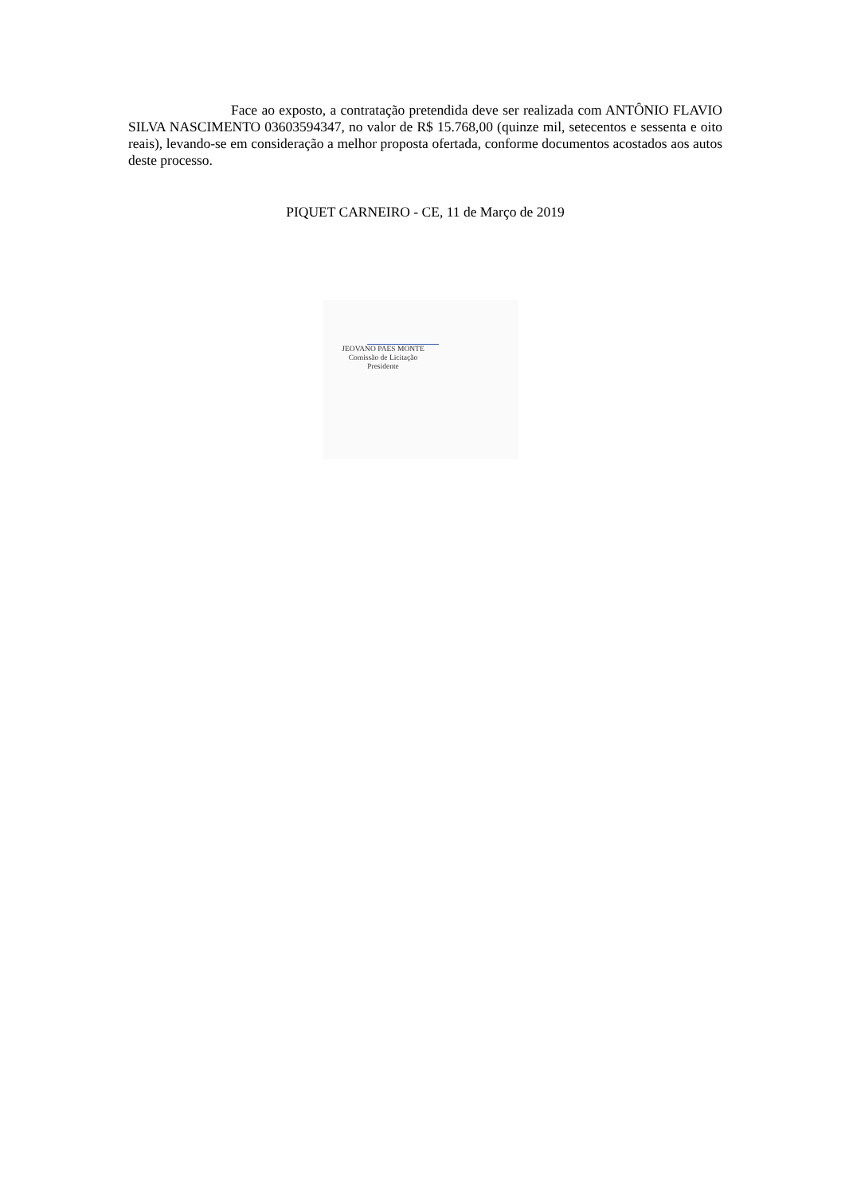Face ao exposto, a contratação pretendida deve ser realizada com ANTÔNIO FLAVIO SILVA NASCIMENTO 03603594347, no valor de R$ 15.768,00 (quinze mil, setecentos e sessenta e oito reais), levando-se em consideração a melhor proposta ofertada, conforme documentos acostados aos autos deste processo.
PIQUET CARNEIRO - CE, 11 de Março de 2019
JEOVANO PAES MONTE
Comissão de Licitação
Presidente